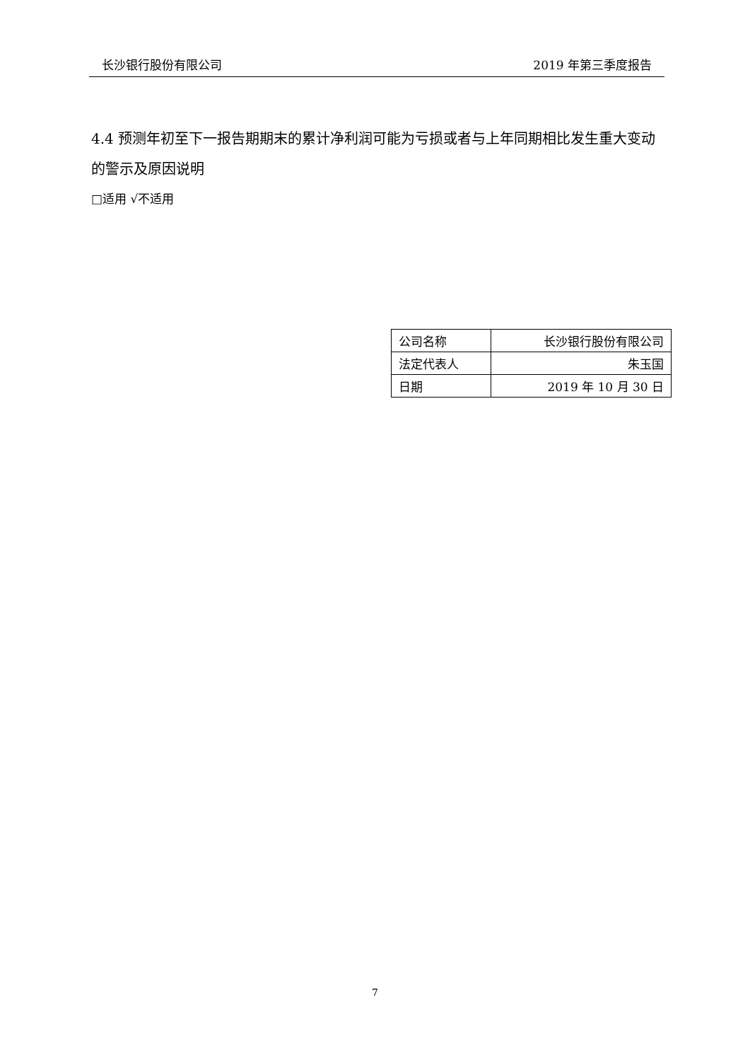长沙银行股份有限公司 2019 年第三季度报告
4.4 预测年初至下一报告期期末的累计净利润可能为亏损或者与上年同期相比发生重大变动的警示及原因说明
□适用 √不适用
| 公司名称 | 长沙银行股份有限公司 |
| 法定代表人 | 朱玉国 |
| 日期 | 2019 年 10 月 30 日 |
7